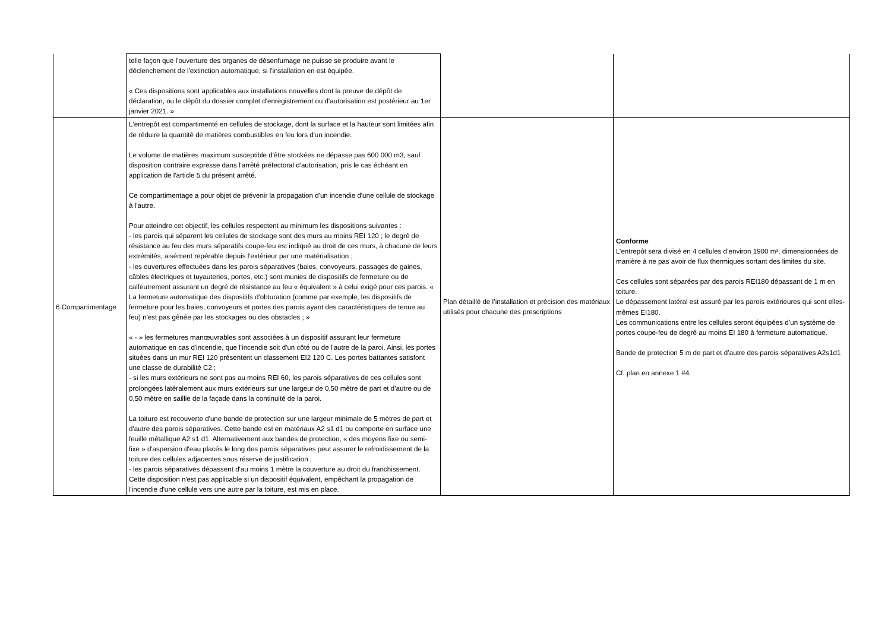| | telle façon que l'ouverture des organes de désenfumage ne puisse se produire avant le déclenchement de l'extinction automatique, si l'installation en est équipée. « Ces dispositions sont applicables aux installations nouvelles dont la preuve de dépôt de déclaration, ou le dépôt du dossier complet d'enregistrement ou d'autorisation est postérieur au 1er janvier 2021. » | | |
| 6.Compartimentage | L'entrepôt est compartimenté en cellules de stockage, dont la surface et la hauteur sont limitées afin de réduire la quantité de matières combustibles en feu lors d'un incendie. Le volume de matières maximum susceptible d'être stockées ne dépasse pas 600 000 m3, sauf disposition contraire expresse dans l'arrêté préfectoral d'autorisation, pris le cas échéant en application de l'article 5 du présent arrêté. Ce compartimentage a pour objet de prévenir la propagation d'un incendie d'une cellule de stockage à l'autre. Pour atteindre cet objectif, les cellules respectent au minimum les dispositions suivantes : - les parois qui séparent les cellules de stockage sont des murs au moins REI 120 ; le degré de résistance au feu des murs séparatifs coupe-feu est indiqué au droit de ces murs, à chacune de leurs extrémités, aisément repérable depuis l'extérieur par une matérialisation ; - les ouvertures effectuées dans les parois séparatives (baies, convoyeurs, passages de gaines, câbles électriques et tuyauteries, portes, etc.) sont munies de dispositifs de fermeture ou de calfeutrement assurant un degré de résistance au feu « équivalent » à celui exigé pour ces parois. « La fermeture automatique des dispositifs d'obturation (comme par exemple, les dispositifs de fermeture pour les baies, convoyeurs et portes des parois ayant des caractéristiques de tenue au feu) n'est pas gênée par les stockages ou des obstacles ; » « - » les fermetures manœuvrables sont associées à un dispositif assurant leur fermeture automatique en cas d'incendie, que l'incendie soit d'un côté ou de l'autre de la paroi. Ainsi, les portes situées dans un mur REI 120 présentent un classement EI2 120 C. Les portes battantes satisfont une classe de durabilité C2 ; - si les murs extérieurs ne sont pas au moins REI 60, les parois séparatives de ces cellules sont prolongées latéralement aux murs extérieurs sur une largeur de 0,50 mètre de part et d'autre ou de 0,50 mètre en saillie de la façade dans la continuité de la paroi. La toiture est recouverte d'une bande de protection sur une largeur minimale de 5 mètres de part et d'autre des parois séparatives. Cette bande est en matériaux A2 s1 d1 ou comporte en surface une feuille métallique A2 s1 d1. Alternativement aux bandes de protection, « des moyens fixe ou semi-fixe » d'aspersion d'eau placés le long des parois séparatives peut assurer le refroidissement de la toiture des cellules adjacentes sous réserve de justification ; - les parois séparatives dépassent d'au moins 1 mètre la couverture au droit du franchissement. Cette disposition n'est pas applicable si un dispositif équivalent, empêchant la propagation de l'incendie d'une cellule vers une autre par la toiture, est mis en place. | Plan détaillé de l’installation et précision des matériaux utilisés pour chacune des prescriptions | Conforme L’entrepôt sera divisé en 4 cellules d’environ 1900 m², dimensionnées de manière à ne pas avoir de flux thermiques sortant des limites du site. Ces cellules sont séparées par des parois REI180 dépassant de 1 m en toiture. Le dépassement latéral est assuré par les parois extérieures qui sont elles-mêmes EI180. Les communications entre les cellules seront équipées d’un système de portes coupe-feu de degré au moins EI 180 à fermeture automatique. Bande de protection 5 m de part et d’autre des parois séparatives A2s1d1 Cf. plan en annexe 1 #4. |